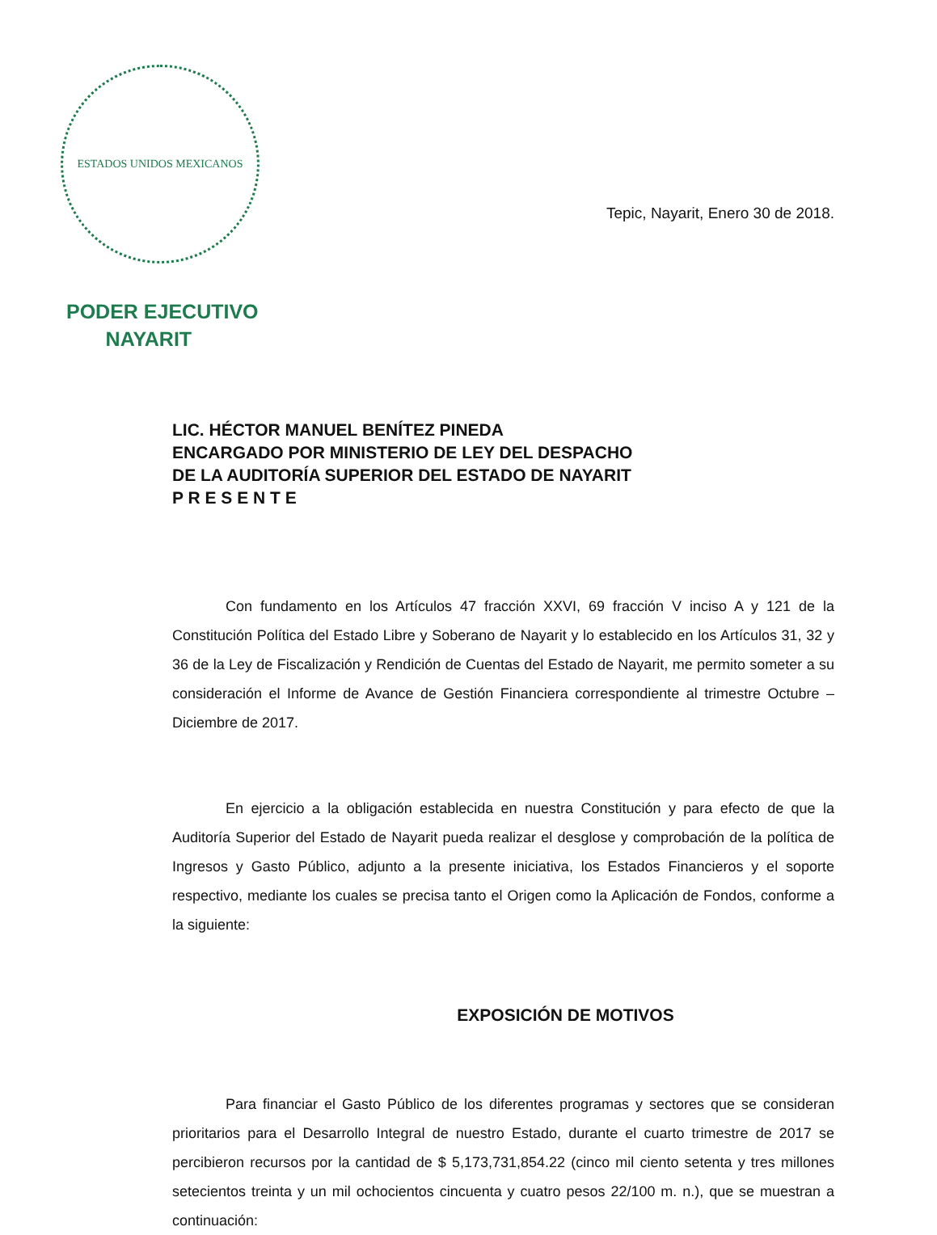ESTADOS UNIDOS MEXICANOS
PODER EJECUTIVO
NAYARIT
Tepic, Nayarit, Enero 30 de 2018.
LIC. HÉCTOR MANUEL BENÍTEZ PINEDA
ENCARGADO POR MINISTERIO DE LEY DEL DESPACHO
DE LA AUDITORÍA SUPERIOR DEL ESTADO DE NAYARIT
P R E S E N T E
Con fundamento en los Artículos 47 fracción XXVI, 69 fracción V inciso A y 121 de la Constitución Política del Estado Libre y Soberano de Nayarit y lo establecido en los Artículos 31, 32 y 36 de la Ley de Fiscalización y Rendición de Cuentas del Estado de Nayarit, me permito someter a su consideración el Informe de Avance de Gestión Financiera correspondiente al trimestre Octubre – Diciembre de 2017.
En ejercicio a la obligación establecida en nuestra Constitución y para efecto de que la Auditoría Superior del Estado de Nayarit pueda realizar el desglose y comprobación de la política de Ingresos y Gasto Público, adjunto a la presente iniciativa, los Estados Financieros y el soporte respectivo, mediante los cuales se precisa tanto el Origen como la Aplicación de Fondos, conforme a la siguiente:
EXPOSICIÓN DE MOTIVOS
Para financiar el Gasto Público de los diferentes programas y sectores que se consideran prioritarios para el Desarrollo Integral de nuestro Estado, durante el cuarto trimestre de 2017 se percibieron recursos por la cantidad de $ 5,173,731,854.22 (cinco mil ciento setenta y tres millones setecientos treinta y un mil ochocientos cincuenta y cuatro pesos 22/100 m. n.), que se muestran a continuación: